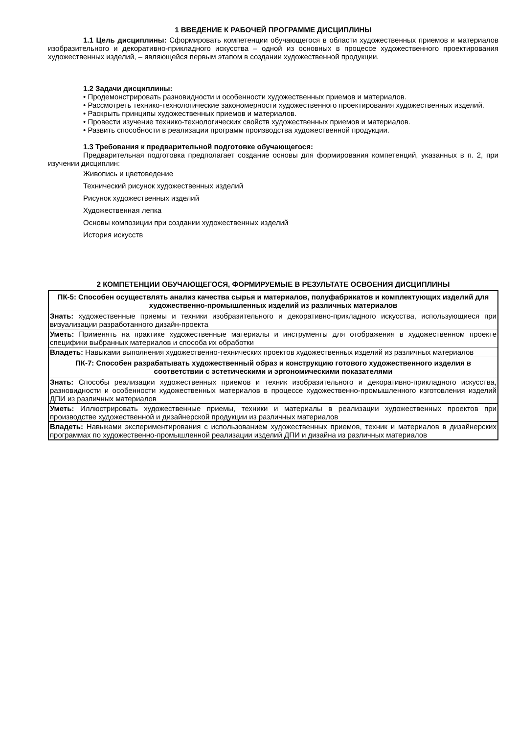1 ВВЕДЕНИЕ К РАБОЧЕЙ ПРОГРАММЕ ДИСЦИПЛИНЫ
1.1 Цель дисциплины: Сформировать компетенции обучающегося в области художественных приемов и материалов изобразительного и декоративно-прикладного искусства – одной из основных в процессе художественного проектирования художественных изделий, – являющейся первым этапом в создании художественной продукции.
1.2 Задачи дисциплины:
• Продемонстрировать разновидности и особенности художественных приемов и материалов.
• Рассмотреть технико-технологические закономерности художественного проектирования художественных изделий.
• Раскрыть принципы художественных приемов и материалов.
• Провести изучение технико-технологических свойств художественных приемов и материалов.
• Развить способности в реализации программ производства художественной продукции.
1.3 Требования к предварительной подготовке обучающегося:
Предварительная подготовка предполагает создание основы для формирования компетенций, указанных в п. 2, при изучении дисциплин:
Живопись и цветоведение
Технический рисунок художественных изделий
Рисунок художественных изделий
Художественная лепка
Основы композиции при создании художественных изделий
История искусств
2 КОМПЕТЕНЦИИ ОБУЧАЮЩЕГОСЯ, ФОРМИРУЕМЫЕ В РЕЗУЛЬТАТЕ ОСВОЕНИЯ ДИСЦИПЛИНЫ
| ПК-5: Способен осуществлять анализ качества сырья и материалов, полуфабрикатов и комплектующих изделий для художественно-промышленных изделий из различных материалов |
| Знать: художественные приемы и техники изобразительного и декоративно-прикладного искусства, использующиеся при визуализации разработанного дизайн-проекта |
| Уметь: Применять на практике художественные материалы и инструменты для отображения в художественном проекте специфики выбранных материалов и способа их обработки |
| Владеть: Навыками выполнения художественно-технических проектов художественных изделий из различных материалов |
| ПК-7: Способен разрабатывать художественный образ и конструкцию готового художественного изделия в соответствии с эстетическими и эргономическими показателями |
| Знать: Способы реализации художественных приемов и техник изобразительного и декоративно-прикладного искусства, разновидности и особенности художественных материалов в процессе художественно-промышленного изготовления изделий ДПИ из различных материалов |
| Уметь: Иллюстрировать художественные приемы, техники и материалы в реализации художественных проектов при производстве художественной и дизайнерской продукции из различных материалов |
| Владеть: Навыками экспериментирования с использованием художественных приемов, техник и материалов в дизайнерских программах по художественно-промышленной реализации изделий ДПИ и дизайна из различных материалов |